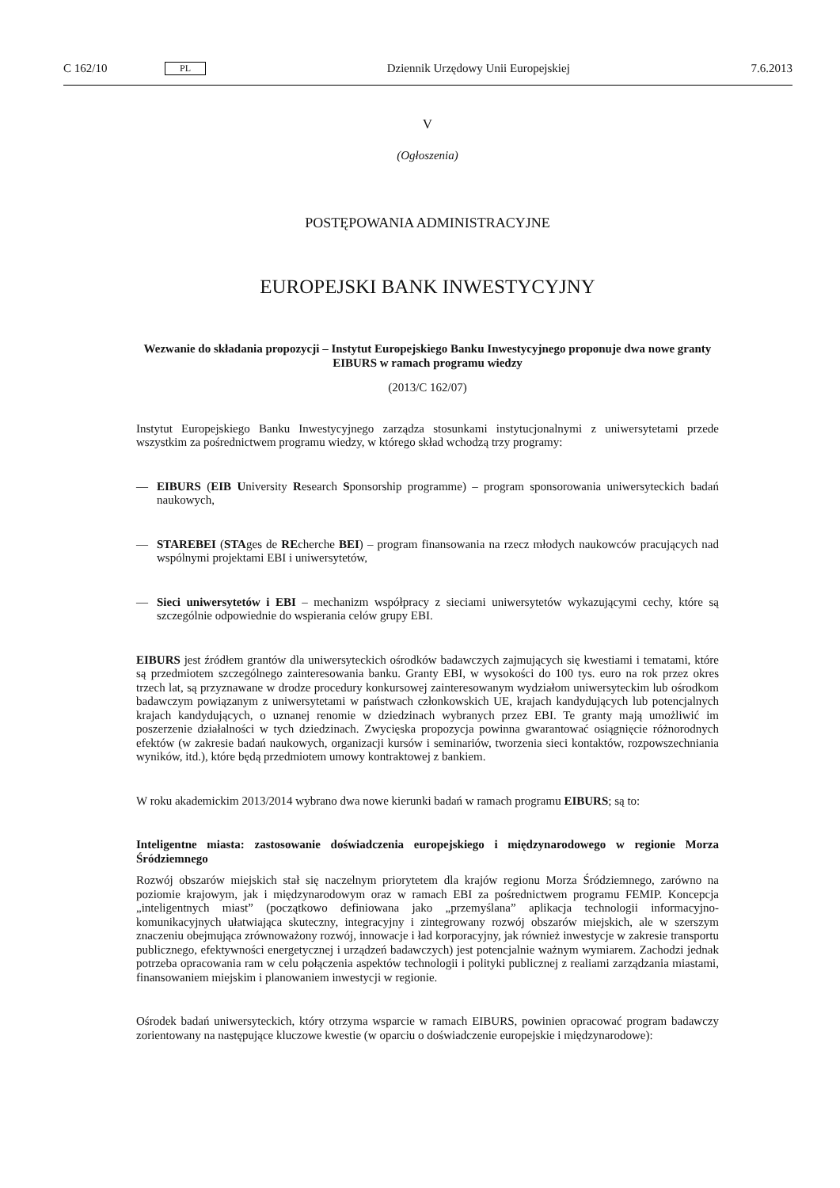C 162/10 PL Dziennik Urzędowy Unii Europejskiej 7.6.2013
V
(Ogłoszenia)
POSTĘPOWANIA ADMINISTRACYJNE
EUROPEJSKI BANK INWESTYCYJNY
Wezwanie do składania propozycji – Instytut Europejskiego Banku Inwestycyjnego proponuje dwa nowe granty EIBURS w ramach programu wiedzy
(2013/C 162/07)
Instytut Europejskiego Banku Inwestycyjnego zarządza stosunkami instytucjonalnymi z uniwersytetami przede wszystkim za pośrednictwem programu wiedzy, w którego skład wchodzą trzy programy:
— EIBURS (EIB University Research Sponsorship programme) – program sponsorowania uniwersyteckich badań naukowych,
— STAREBEI (STAges de REcherche BEI) – program finansowania na rzecz młodych naukowców pracujących nad wspólnymi projektami EBI i uniwersytetów,
— Sieci uniwersytetów i EBI – mechanizm współpracy z sieciami uniwersytetów wykazującymi cechy, które są szczególnie odpowiednie do wspierania celów grupy EBI.
EIBURS jest źródłem grantów dla uniwersyteckich ośrodków badawczych zajmujących się kwestiami i tematami, które są przedmiotem szczególnego zainteresowania banku. Granty EBI, w wysokości do 100 tys. euro na rok przez okres trzech lat, są przyznawane w drodze procedury konkursowej zainteresowanym wydziałom uniwersyteckim lub ośrodkom badawczym powiązanym z uniwersytetami w państwach członkowskich UE, krajach kandydujących lub potencjalnych krajach kandydujących, o uznanej renomie w dziedzinach wybranych przez EBI. Te granty mają umożliwić im poszerzenie działalności w tych dziedzinach. Zwycięska propozycja powinna gwarantować osiągnięcie różnorodnych efektów (w zakresie badań naukowych, organizacji kursów i seminariów, tworzenia sieci kontaktów, rozpowszechniania wyników, itd.), które będą przedmiotem umowy kontraktowej z bankiem.
W roku akademickim 2013/2014 wybrano dwa nowe kierunki badań w ramach programu EIBURS; są to:
Inteligentne miasta: zastosowanie doświadczenia europejskiego i międzynarodowego w regionie Morza Śródziemnego
Rozwój obszarów miejskich stał się naczelnym priorytetem dla krajów regionu Morza Śródziemnego, zarówno na poziomie krajowym, jak i międzynarodowym oraz w ramach EBI za pośrednictwem programu FEMIP. Koncepcja „inteligentnych miast” (początkowo definiowana jako „przemyślana” aplikacja technologii informacyjno-komunikacyjnych ułatwiająca skuteczny, integracyjny i zintegrowany rozwój obszarów miejskich, ale w szerszym znaczeniu obejmująca zrównoważony rozwój, innowacje i ład korporacyjny, jak również inwestycje w zakresie transportu publicznego, efektywności energetycznej i urządzeń badawczych) jest potencjalnie ważnym wymiarem. Zachodzi jednak potrzeba opracowania ram w celu połączenia aspektów technologii i polityki publicznej z realiami zarządzania miastami, finansowaniem miejskim i planowaniem inwestycji w regionie.
Ośrodek badań uniwersyteckich, który otrzyma wsparcie w ramach EIBURS, powinien opracować program badawczy zorientowany na następujące kluczowe kwestie (w oparciu o doświadczenie europejskie i międzynarodowe):